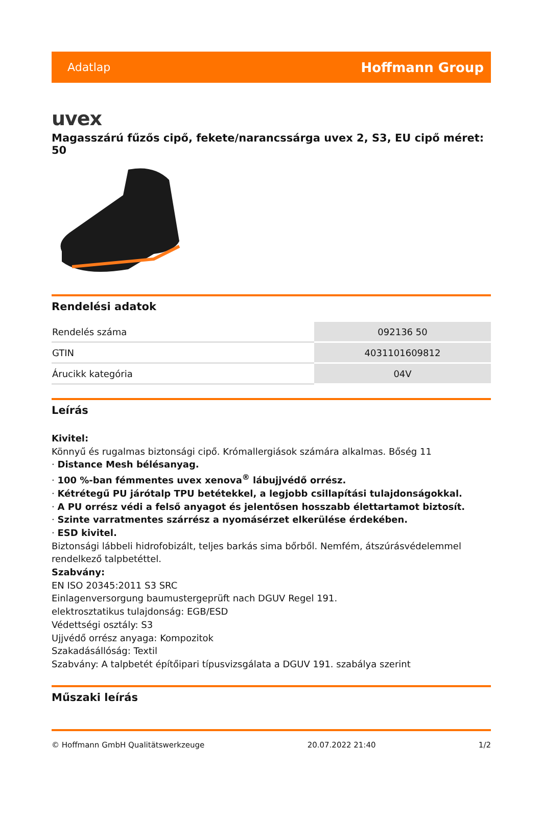Adatlap Hoffmann Group
uvex
Magasszárú fűzős cipő, fekete/narancssárga uvex 2, S3, EU cipő méret: 50
Rendelési adatok
| Rendelés száma | 092136 50 |
| GTIN | 4031101609812 |
| Árucikk kategória | 04V |
Leírás
Kivitel:
Könnyű és rugalmas biztonsági cipő. Krómallergiások számára alkalmas. Bőség 11
· Distance Mesh bélésanyag.
· 100 %-ban fémmentes uvex xenova<sup>®</sup> lábujjvédő orrész.
· Kétrétegű PU járótalp TPU betétekkel, a legjobb csillapítási tulajdonságokkal.
· A PU orrész védi a felső anyagot és jelentősen hosszabb élettartamot biztosít.
· Szinte varratmentes szárrész a nyomásérzet elkerülése érdekében.
· ESD kivitel.
Biztonsági lábbeli hidrofobizált, teljes barkás sima bőrből. Nemfém, átszúrásvédelemmel rendelkező talpbetéttel.
Szabvány:
EN ISO 20345:2011 S3 SRC
Einlagenversorgung baumustergeprüft nach DGUV Regel 191.
elektrosztatikus tulajdonság: EGB/ESD
Védettségi osztály: S3
Ujjvédő orrész anyaga: Kompozitok
Szakadásállóság: Textil
Szabvány: A talpbetét építőipari típusvizsgálata a DGUV 191. szabálya szerint
Műszaki leírás
© Hoffmann GmbH Qualitätswerkzeuge 20.07.2022 21:40 1/2